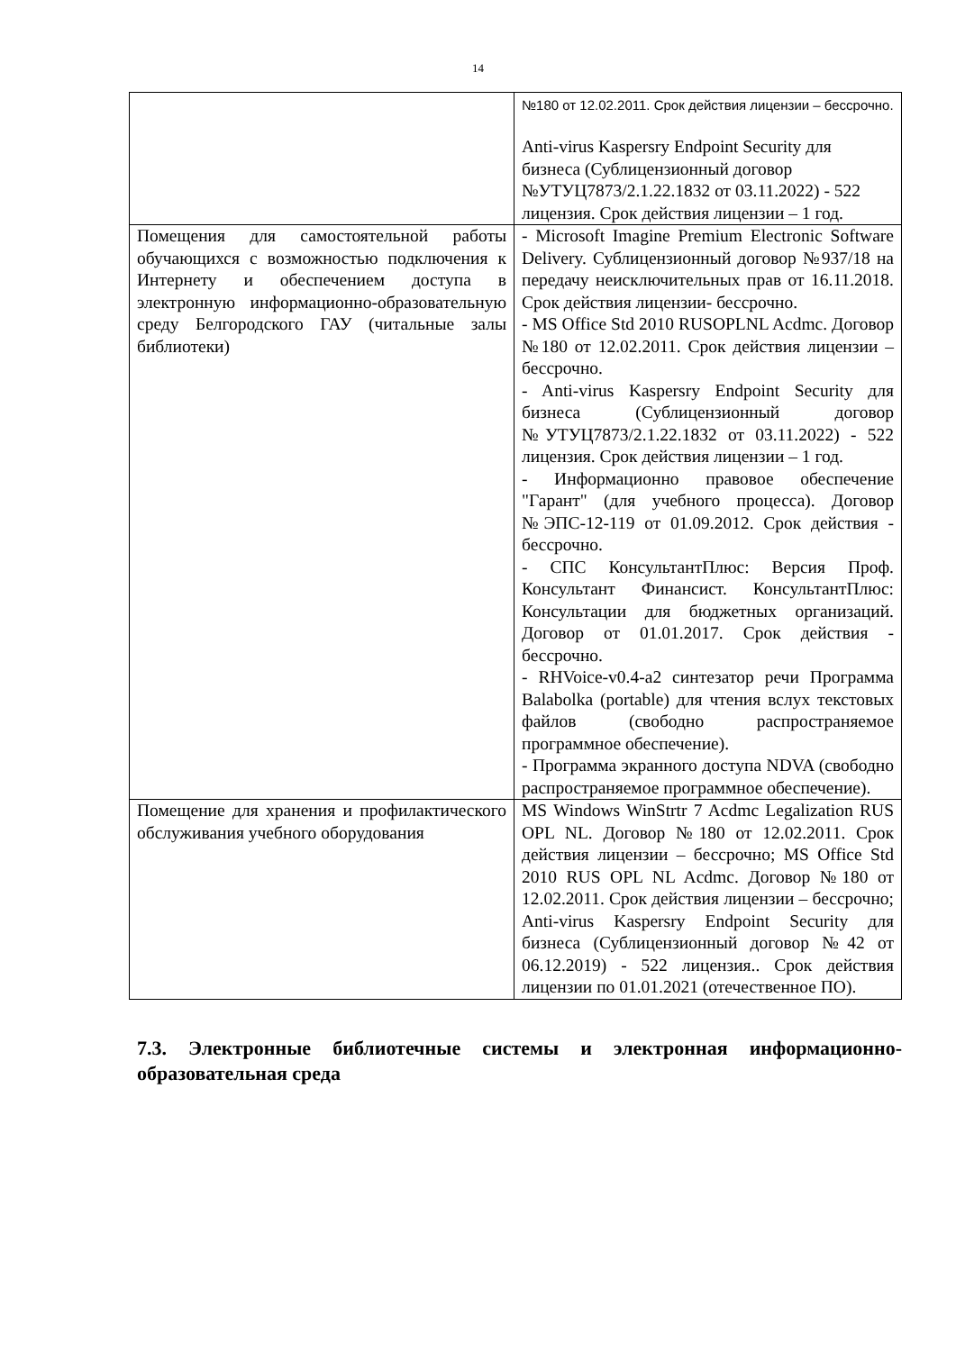14
| | №180 от 12.02.2011. Срок действия лицензии – бессрочно. Anti-virus Kaspersry Endpoint Security для бизнеса (Сублицензионный договор №УТУЦ7873/2.1.22.1832 от 03.11.2022) - 522 лицензия. Срок действия лицензии – 1 год. |
| Помещения для самостоятельной работы обучающихся с возможностью подключения к Интернету и обеспечением доступа в электронную информационно-образовательную среду Белгородского ГАУ (читальные залы библиотеки) | - Microsoft Imagine Premium Electronic Software Delivery. Сублицензионный договор №937/18 на передачу неисключительных прав от 16.11.2018. Срок действия лицензии- бессрочно. - MS Office Std 2010 RUSOPLNL Acdmc. Договор №180 от 12.02.2011. Срок действия лицензии – бессрочно. - Anti-virus Kaspersry Endpoint Security для бизнеса (Сублицензионный договор №УТУЦ7873/2.1.22.1832 от 03.11.2022) - 522 лицензия. Срок действия лицензии – 1 год. - Информационно правовое обеспечение "Гарант" (для учебного процесса). Договор №ЭПС-12-119 от 01.09.2012. Срок действия - бессрочно. - СПС КонсультантПлюс: Версия Проф. Консультант Финансист. КонсультантПлюс: Консультации для бюджетных организаций. Договор от 01.01.2017. Срок действия - бессрочно. - RHVoice-v0.4-a2 синтезатор речи Программа Balabolka (portable) для чтения вслух текстовых файлов (свободно распространяемое программное обеспечение). - Программа экранного доступа NDVA (свободно распространяемое программное обеспечение). |
| Помещение для хранения и профилактического обслуживания учебного оборудования | MS Windows WinStrtr 7 Acdmc Legalization RUS OPL NL. Договор №180 от 12.02.2011. Срок действия лицензии – бессрочно; MS Office Std 2010 RUS OPL NL Acdmc. Договор №180 от 12.02.2011. Срок действия лицензии – бессрочно; Anti-virus Kaspersry Endpoint Security для бизнеса (Сублицензионный договор №42 от 06.12.2019) - 522 лицензия.. Срок действия лицензии по 01.01.2021 (отечественное ПО). |
7.3. Электронные библиотечные системы и электронная информационно-образовательная среда